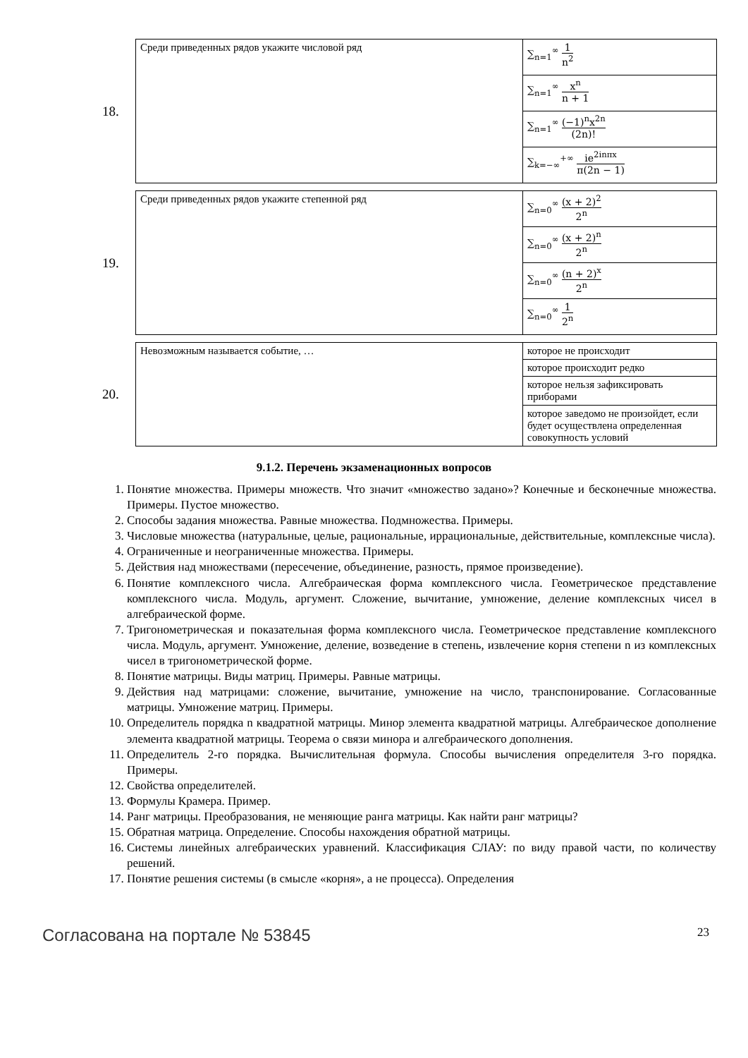18.
| Среди приведенных рядов укажите числовой ряд | ∑<sub>n=1</sub><sup>∞</sup> 1 n<sup>2</sup> |
| | ∑<sub>n=1</sub><sup>∞</sup> x<sup>n</sup> n + 1 |
| | ∑<sub>n=1</sub><sup>∞</sup> (−1)<sup>n</sup>x<sup>2n</sup> (2n)! |
| | ∑<sub>k=−∞</sub><sup>+∞</sup> ie<sup>2inπx</sup> π(2n − 1) |
19.
| Среди приведенных рядов укажите степенной ряд | ∑<sub>n=0</sub><sup>∞</sup> (x + 2)<sup>2</sup> 2<sup>n</sup> |
| | ∑<sub>n=0</sub><sup>∞</sup> (x + 2)<sup>n</sup> 2<sup>n</sup> |
| | ∑<sub>n=0</sub><sup>∞</sup> (n + 2)<sup>x</sup> 2<sup>n</sup> |
| | ∑<sub>n=0</sub><sup>∞</sup> 1 2<sup>n</sup> |
20.
| Невозможным называется событие, … | которое не происходит |
| | которое происходит редко |
| | которое нельзя зафиксировать приборами |
| | которое заведомо не произойдет, если будет осуществлена определенная совокупность условий |
9.1.2. Перечень экзаменационных вопросов
1. Понятие множества. Примеры множеств. Что значит «множество задано»? Конечные и бесконечные множества. Примеры. Пустое множество.
2. Способы задания множества. Равные множества. Подмножества. Примеры.
3. Числовые множества (натуральные, целые, рациональные, иррациональные, действительные, комплексные числа).
4. Ограниченные и неограниченные множества. Примеры.
5. Действия над множествами (пересечение, объединение, разность, прямое произведение).
6. Понятие комплексного числа. Алгебраическая форма комплексного числа. Геометрическое представление комплексного числа. Модуль, аргумент. Сложение, вычитание, умножение, деление комплексных чисел в алгебраической форме.
7. Тригонометрическая и показательная форма комплексного числа. Геометрическое представление комплексного числа. Модуль, аргумент. Умножение, деление, возведение в степень, извлечение корня степени n из комплексных чисел в тригонометрической форме.
8. Понятие матрицы. Виды матриц. Примеры. Равные матрицы.
9. Действия над матрицами: сложение, вычитание, умножение на число, транспонирование. Согласованные матрицы. Умножение матриц. Примеры.
10. Определитель порядка n квадратной матрицы. Минор элемента квадратной матрицы. Алгебраическое дополнение элемента квадратной матрицы. Теорема о связи минора и алгебраического дополнения.
11. Определитель 2-го порядка. Вычислительная формула. Способы вычисления определителя 3-го порядка. Примеры.
12. Свойства определителей.
13. Формулы Крамера. Пример.
14. Ранг матрицы. Преобразования, не меняющие ранга матрицы. Как найти ранг матрицы?
15. Обратная матрица. Определение. Способы нахождения обратной матрицы.
16. Системы линейных алгебраических уравнений. Классификация СЛАУ: по виду правой части, по количеству решений.
17. Понятие решения системы (в смысле «корня», а не процесса). Определения
Согласована на портале № 53845 23